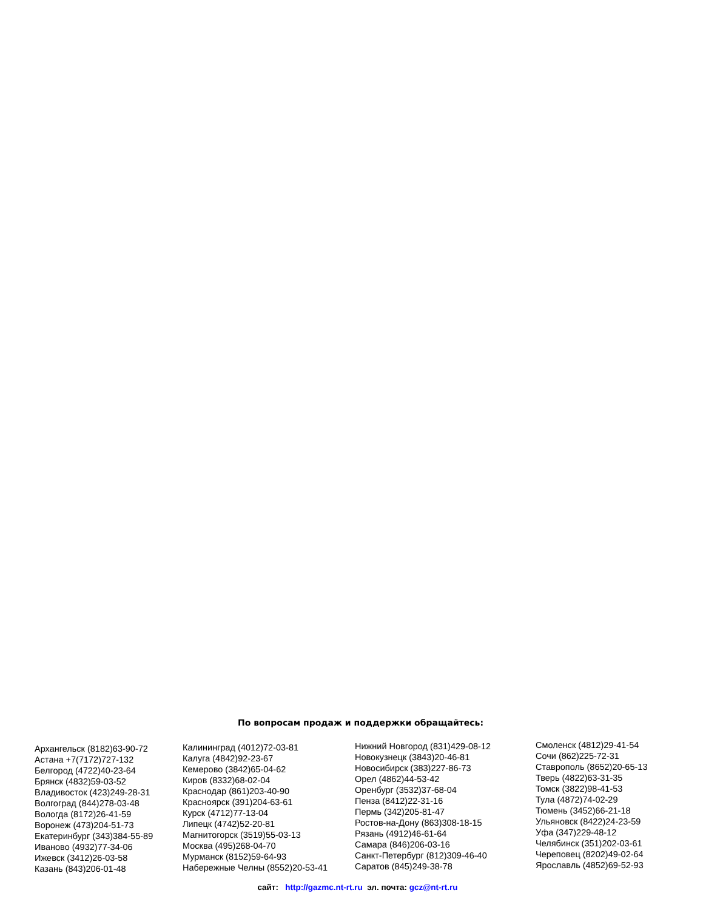По вопросам продаж и поддержки обращайтесь:
Архангельск (8182)63-90-72
Астана +7(7172)727-132
Белгород (4722)40-23-64
Брянск (4832)59-03-52
Владивосток (423)249-28-31
Волгоград (844)278-03-48
Вологда (8172)26-41-59
Воронеж (473)204-51-73
Екатеринбург (343)384-55-89
Иваново (4932)77-34-06
Ижевск (3412)26-03-58
Казань (843)206-01-48
Калининград (4012)72-03-81
Калуга (4842)92-23-67
Кемерово (3842)65-04-62
Киров (8332)68-02-04
Краснодар (861)203-40-90
Красноярск (391)204-63-61
Курск (4712)77-13-04
Липецк (4742)52-20-81
Магнитогорск (3519)55-03-13
Москва (495)268-04-70
Мурманск (8152)59-64-93
Набережные Челны (8552)20-53-41
Нижний Новгород (831)429-08-12
Новокузнецк (3843)20-46-81
Новосибирск (383)227-86-73
Орел (4862)44-53-42
Оренбург (3532)37-68-04
Пенза (8412)22-31-16
Пермь (342)205-81-47
Ростов-на-Дону (863)308-18-15
Рязань (4912)46-61-64
Самара (846)206-03-16
Санкт-Петербург (812)309-46-40
Саратов (845)249-38-78
Смоленск (4812)29-41-54
Сочи (862)225-72-31
Ставрополь (8652)20-65-13
Тверь (4822)63-31-35
Томск (3822)98-41-53
Тула (4872)74-02-29
Тюмень (3452)66-21-18
Ульяновск (8422)24-23-59
Уфа (347)229-48-12
Челябинск (351)202-03-61
Череповец (8202)49-02-64
Ярославль (4852)69-52-93
сайт: http://gazmc.nt-rt.ru эл. почта: gcz@nt-rt.ru